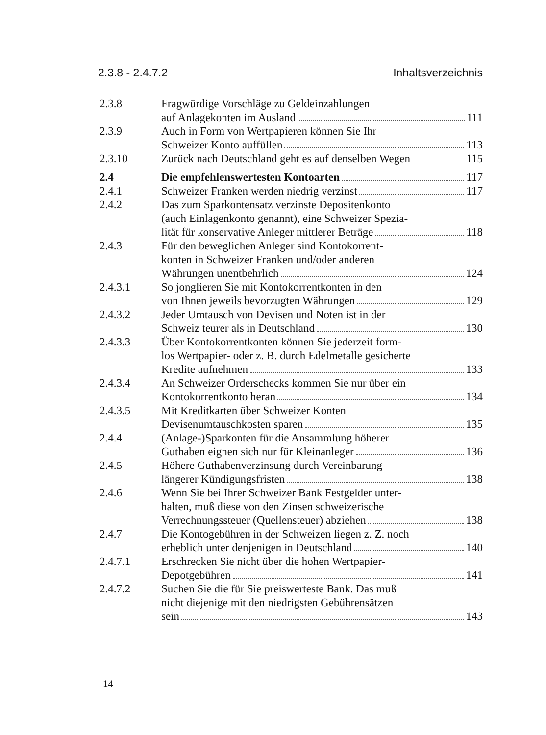2.3.8 - 2.4.7.2 Inhaltsverzeichnis
2.3.8 Fragwürdige Vorschläge zu Geldeinzahlungen
auf Anlagekonten im Ausland 111
2.3.9 Auch in Form von Wertpapieren können Sie Ihr
Schweizer Konto auffüllen 113
2.3.10 Zurück nach Deutschland geht es auf denselben Wegen 115
2.4 Die empfehlenswertesten Kontoarten 117
2.4.1 Schweizer Franken werden niedrig verzinst 117
2.4.2 Das zum Sparkontensatz verzinste Depositenkonto
(auch Einlagenkonto genannt), eine Schweizer Spezia-
lität für konservative Anleger mittlerer Beträge 118
2.4.3 Für den beweglichen Anleger sind Kontokorrent-
konten in Schweizer Franken und/oder anderen
Währungen unentbehrlich 124
2.4.3.1 So jonglieren Sie mit Kontokorrentkonten in den
von Ihnen jeweils bevorzugten Währungen 129
2.4.3.2 Jeder Umtausch von Devisen und Noten ist in der
Schweiz teurer als in Deutschland 130
2.4.3.3 Über Kontokorrentkonten können Sie jederzeit form-
los Wertpapier- oder z. B. durch Edelmetalle gesicherte
Kredite aufnehmen 133
2.4.3.4 An Schweizer Orderschecks kommen Sie nur über ein
Kontokorrentkonto heran 134
2.4.3.5 Mit Kreditkarten über Schweizer Konten
Devisenumtauschkosten sparen 135
2.4.4 (Anlage-)Sparkonten für die Ansammlung höherer
Guthaben eignen sich nur für Kleinanleger 136
2.4.5 Höhere Guthabenverzinsung durch Vereinbarung
längerer Kündigungsfristen 138
2.4.6 Wenn Sie bei Ihrer Schweizer Bank Festgelder unter-
halten, muß diese von den Zinsen schweizerische
Verrechnungssteuer (Quellensteuer) abziehen 138
2.4.7 Die Kontogebühren in der Schweizen liegen z. Z. noch
erheblich unter denjenigen in Deutschland 140
2.4.7.1 Erschrecken Sie nicht über die hohen Wertpapier-
Depotgebühren 141
2.4.7.2 Suchen Sie die für Sie preiswerteste Bank. Das muß
nicht diejenige mit den niedrigsten Gebührensätzen
sein 143
14